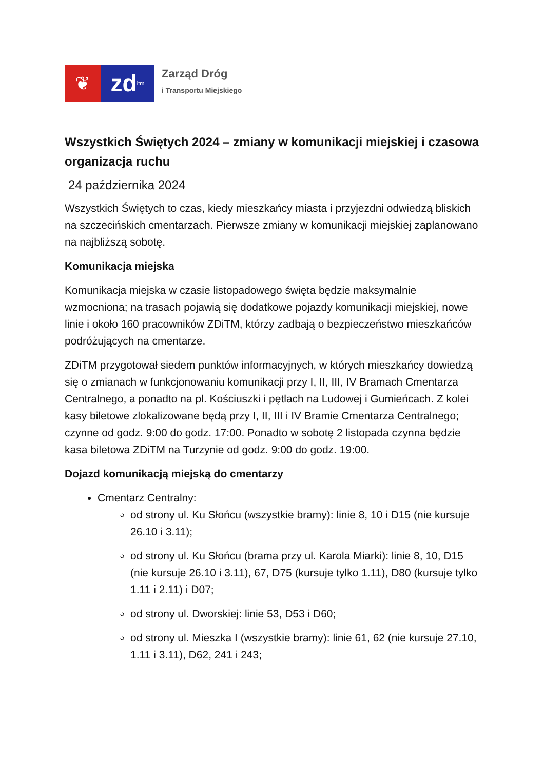❦
zd itm
Zarząd Dróg
i Transportu Miejskiego
Wszystkich Świętych 2024 – zmiany w komunikacji miejskiej i czasowa organizacja ruchu
24 października 2024
Wszystkich Świętych to czas, kiedy mieszkańcy miasta i przyjezdni odwiedzą bliskich na szczecińskich cmentarzach. Pierwsze zmiany w komunikacji miejskiej zaplanowano na najbliższą sobotę.
Komunikacja miejska
Komunikacja miejska w czasie listopadowego święta będzie maksymalnie wzmocniona; na trasach pojawią się dodatkowe pojazdy komunikacji miejskiej, nowe linie i około 160 pracowników ZDiTM, którzy zadbają o bezpieczeństwo mieszkańców podróżujących na cmentarze.
ZDiTM przygotował siedem punktów informacyjnych, w których mieszkańcy dowiedzą się o zmianach w funkcjonowaniu komunikacji przy I, II, III, IV Bramach Cmentarza Centralnego, a ponadto na pl. Kościuszki i pętlach na Ludowej i Gumieńcach. Z kolei kasy biletowe zlokalizowane będą przy I, II, III i IV Bramie Cmentarza Centralnego; czynne od godz. 9:00 do godz. 17:00. Ponadto w sobotę 2 listopada czynna będzie kasa biletowa ZDiTM na Turzynie od godz. 9:00 do godz. 19:00.
Dojazd komunikacją miejską do cmentarzy
Cmentarz Centralny:
od strony ul. Ku Słońcu (wszystkie bramy): linie 8, 10 i D15 (nie kursuje 26.10 i 3.11);
od strony ul. Ku Słońcu (brama przy ul. Karola Miarki): linie 8, 10, D15 (nie kursuje 26.10 i 3.11), 67, D75 (kursuje tylko 1.11), D80 (kursuje tylko 1.11 i 2.11) i D07;
od strony ul. Dworskiej: linie 53, D53 i D60;
od strony ul. Mieszka I (wszystkie bramy): linie 61, 62 (nie kursuje 27.10, 1.11 i 3.11), D62, 241 i 243;